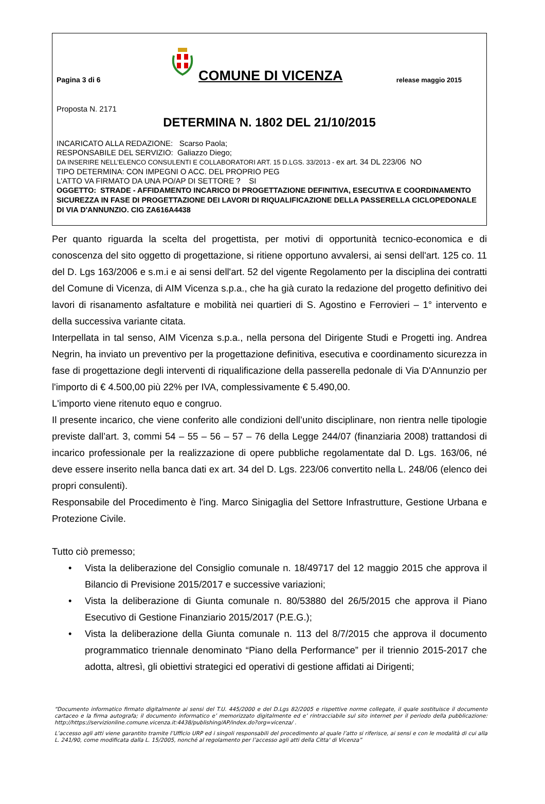Pagina 3 di 6
COMUNE DI VICENZA
release maggio 2015
Proposta N. 2171
DETERMINA N. 1802 DEL 21/10/2015
INCARICATO ALLA REDAZIONE: Scarso Paola;
RESPONSABILE DEL SERVIZIO: Galiazzo Diego;
DA INSERIRE NELL’ELENCO CONSULENTI E COLLABORATORI ART. 15 D.LGS. 33/2013 - ex art. 34 DL 223/06 NO
TIPO DETERMINA: CON IMPEGNI O ACC. DEL PROPRIO PEG
L'ATTO VA FIRMATO DA UNA PO/AP DI SETTORE ? SI
OGGETTO: STRADE - AFFIDAMENTO INCARICO DI PROGETTAZIONE DEFINITIVA, ESECUTIVA E COORDINAMENTO SICUREZZA IN FASE DI PROGETTAZIONE DEI LAVORI DI RIQUALIFICAZIONE DELLA PASSERELLA CICLOPEDONALE DI VIA D'ANNUNZIO. CIG ZA616A4438
Per quanto riguarda la scelta del progettista, per motivi di opportunità tecnico-economica e di conoscenza del sito oggetto di progettazione, si ritiene opportuno avvalersi, ai sensi dell'art. 125 co. 11 del D. Lgs 163/2006 e s.m.i e ai sensi dell'art. 52 del vigente Regolamento per la disciplina dei contratti del Comune di Vicenza, di AIM Vicenza s.p.a., che ha già curato la redazione del progetto definitivo dei lavori di risanamento asfaltature e mobilità nei quartieri di S. Agostino e Ferrovieri – 1° intervento e della successiva variante citata.
Interpellata in tal senso, AIM Vicenza s.p.a., nella persona del Dirigente Studi e Progetti ing. Andrea Negrin, ha inviato un preventivo per la progettazione definitiva, esecutiva e coordinamento sicurezza in fase di progettazione degli interventi di riqualificazione della passerella pedonale di Via D'Annunzio per l'importo di € 4.500,00 più 22% per IVA, complessivamente € 5.490,00.
L'importo viene ritenuto equo e congruo.
Il presente incarico, che viene conferito alle condizioni dell’unito disciplinare, non rientra nelle tipologie previste dall’art. 3, commi 54 – 55 – 56 – 57 – 76 della Legge 244/07 (finanziaria 2008) trattandosi di incarico professionale per la realizzazione di opere pubbliche regolamentate dal D. Lgs. 163/06, né deve essere inserito nella banca dati ex art. 34 del D. Lgs. 223/06 convertito nella L. 248/06 (elenco dei propri consulenti).
Responsabile del Procedimento è l'ing. Marco Sinigaglia del Settore Infrastrutture, Gestione Urbana e Protezione Civile.
Tutto ciò premesso;
• Vista la deliberazione del Consiglio comunale n. 18/49717 del 12 maggio 2015 che approva il Bilancio di Previsione 2015/2017 e successive variazioni;
• Vista la deliberazione di Giunta comunale n. 80/53880 del 26/5/2015 che approva il Piano Esecutivo di Gestione Finanziario 2015/2017 (P.E.G.);
• Vista la deliberazione della Giunta comunale n. 113 del 8/7/2015 che approva il documento programmatico triennale denominato “Piano della Performance” per il triennio 2015-2017 che adotta, altresì, gli obiettivi strategici ed operativi di gestione affidati ai Dirigenti;
“Documento informatico firmato digitalmente ai sensi del T.U. 445/2000 e del D.Lgs 82/2005 e rispettive norme collegate, il quale sostituisce il documento cartaceo e la firma autografa; il documento informatico e’ memorizzato digitalmente ed e’ rintracciabile sul sito internet per il periodo della pubblicazione: http://https://servizionline.comune.vicenza.it:4438/publishing/AP/index.do?org=vicenza/ .
L’accesso agli atti viene garantito tramite l’Ufficio URP ed i singoli responsabili del procedimento al quale l’atto si riferisce, ai sensi e con le modalità di cui alla L. 241/90, come modificata dalla L. 15/2005, nonché al regolamento per l’accesso agli atti della Citta' di Vicenza”